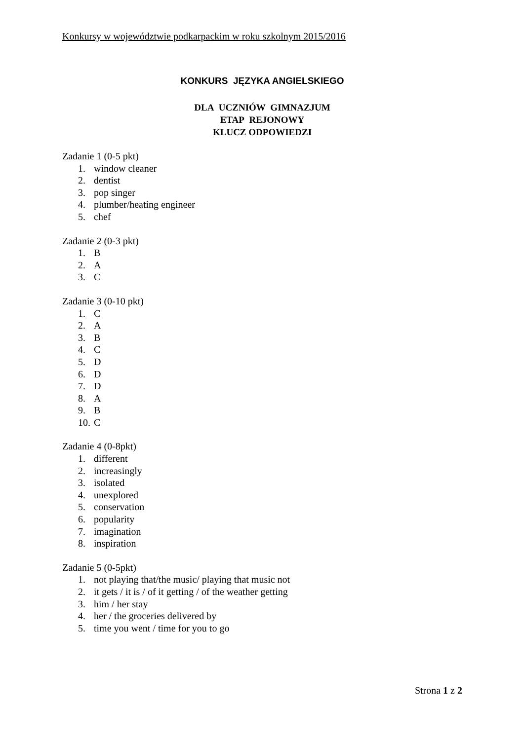Konkursy w województwie podkarpackim w roku szkolnym 2015/2016
KONKURS JĘZYKA ANGIELSKIEGO
DLA UCZNIÓW GIMNAZJUM
ETAP REJONOWY
KLUCZ ODPOWIEDZI
Zadanie 1 (0-5 pkt)
1. window cleaner
2. dentist
3. pop singer
4. plumber/heating engineer
5. chef
Zadanie 2 (0-3 pkt)
1. B
2. A
3. C
Zadanie 3 (0-10 pkt)
1. C
2. A
3. B
4. C
5. D
6. D
7. D
8. A
9. B
10. C
Zadanie 4 (0-8pkt)
1. different
2. increasingly
3. isolated
4. unexplored
5. conservation
6. popularity
7. imagination
8. inspiration
Zadanie 5 (0-5pkt)
1. not playing that/the music/ playing that music not
2. it gets / it is / of it getting / of the weather getting
3. him / her stay
4. her / the groceries delivered by
5. time you went / time for you to go
Strona 1 z 2